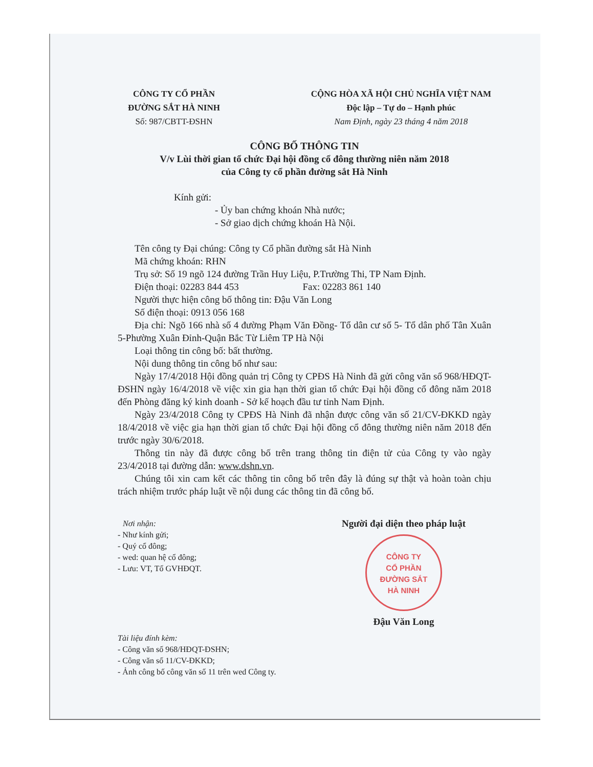CÔNG TY CỔ PHẦN
ĐƯỜNG SẮT HÀ NINH
Số: 987/CBTT-ĐSHN
CỘNG HÒA XÃ HỘI CHỦ NGHĨA VIỆT NAM
Độc lập – Tự do – Hạnh phúc
Nam Định, ngày 23 tháng 4 năm 2018
CÔNG BỐ THÔNG TIN
V/v Lùi thời gian tổ chức Đại hội đồng cổ đông thường niên năm 2018
của Công ty cổ phần đường sắt Hà Ninh
Kính gửi:
- Ủy ban chứng khoán Nhà nước;
- Sở giao dịch chứng khoán Hà Nội.
Tên công ty Đại chúng: Công ty Cổ phần đường sắt Hà Ninh
Mã chứng khoán: RHN
Trụ sở: Số 19 ngõ 124 đường Trần Huy Liệu, P.Trường Thi, TP Nam Định.
Điện thoại: 02283 844 453 Fax: 02283 861 140
Người thực hiện công bố thông tin: Đậu Văn Long
Số điện thoại: 0913 056 168
Địa chỉ: Ngõ 166 nhà số 4 đường Phạm Văn Đồng- Tổ dân cư số 5- Tổ dân phố Tân Xuân 5-Phường Xuân Đỉnh-Quận Bắc Từ Liêm TP Hà Nội
Loại thông tin công bố: bất thường.
Nội dung thông tin công bố như sau:
Ngày 17/4/2018 Hội đồng quản trị Công ty CPĐS Hà Ninh đã gửi công văn số 968/HĐQT-ĐSHN ngày 16/4/2018 về việc xin gia hạn thời gian tổ chức Đại hội đồng cổ đông năm 2018 đến Phòng đăng ký kinh doanh - Sở kế hoạch đầu tư tỉnh Nam Định.
Ngày 23/4/2018 Công ty CPĐS Hà Ninh đã nhận được công văn số 21/CV-ĐKKD ngày 18/4/2018 về việc gia hạn thời gian tổ chức Đại hội đồng cổ đông thường niên năm 2018 đến trước ngày 30/6/2018.
Thông tin này đã được công bố trên trang thông tin điện tử của Công ty vào ngày 23/4/2018 tại đường dẫn: www.dshn.vn.
Chúng tôi xin cam kết các thông tin công bố trên đây là đúng sự thật và hoàn toàn chịu trách nhiệm trước pháp luật về nội dung các thông tin đã công bố.
Nơi nhận:
- Như kính gửi;
- Quý cổ đông;
- wed: quan hệ cổ đông;
- Lưu: VT, Tổ GVHĐQT.
Người đại diện theo pháp luật
CÔNG TY
CỔ PHẦN
ĐƯỜNG SẮT
HÀ NINH
Đậu Văn Long
Tài liệu đính kèm:
- Công văn số 968/HĐQT-ĐSHN;
- Công văn số 11/CV-ĐKKD;
- Ảnh công bố công văn số 11 trên wed Công ty.